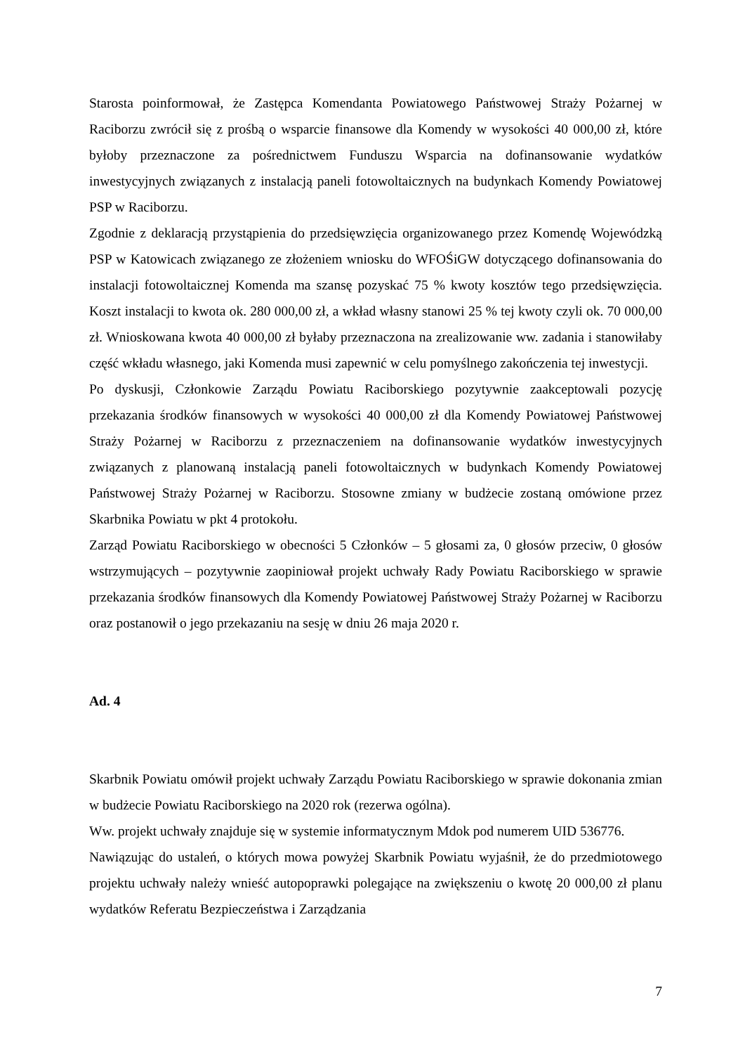Starosta poinformował, że Zastępca Komendanta Powiatowego Państwowej Straży Pożarnej w Raciborzu zwrócił się z prośbą o wsparcie finansowe dla Komendy w wysokości 40 000,00 zł, które byłoby przeznaczone za pośrednictwem Funduszu Wsparcia na dofinansowanie wydatków inwestycyjnych związanych z instalacją paneli fotowoltaicznych na budynkach Komendy Powiatowej PSP w Raciborzu.
Zgodnie z deklaracją przystąpienia do przedsięwzięcia organizowanego przez Komendę Wojewódzką PSP w Katowicach związanego ze złożeniem wniosku do WFOŚiGW dotyczącego dofinansowania do instalacji fotowoltaicznej Komenda ma szansę pozyskać 75 % kwoty kosztów tego przedsięwzięcia. Koszt instalacji to kwota ok. 280 000,00 zł, a wkład własny stanowi 25 % tej kwoty czyli ok. 70 000,00 zł. Wnioskowana kwota 40 000,00 zł byłaby przeznaczona na zrealizowanie ww. zadania i stanowiłaby część wkładu własnego, jaki Komenda musi zapewnić w celu pomyślnego zakończenia tej inwestycji.
Po dyskusji, Członkowie Zarządu Powiatu Raciborskiego pozytywnie zaakceptowali pozycję przekazania środków finansowych w wysokości 40 000,00 zł dla Komendy Powiatowej Państwowej Straży Pożarnej w Raciborzu z przeznaczeniem na dofinansowanie wydatków inwestycyjnych związanych z planowaną instalacją paneli fotowoltaicznych w budynkach Komendy Powiatowej Państwowej Straży Pożarnej w Raciborzu. Stosowne zmiany w budżecie zostaną omówione przez Skarbnika Powiatu w pkt 4 protokołu.
Zarząd Powiatu Raciborskiego w obecności 5 Członków – 5 głosami za, 0 głosów przeciw, 0 głosów wstrzymujących – pozytywnie zaopiniował projekt uchwały Rady Powiatu Raciborskiego w sprawie przekazania środków finansowych dla Komendy Powiatowej Państwowej Straży Pożarnej w Raciborzu oraz postanowił o jego przekazaniu na sesję w dniu 26 maja 2020 r.
Ad. 4
Skarbnik Powiatu omówił projekt uchwały Zarządu Powiatu Raciborskiego w sprawie dokonania zmian w budżecie Powiatu Raciborskiego na 2020 rok (rezerwa ogólna).
Ww. projekt uchwały znajduje się w systemie informatycznym Mdok pod numerem UID 536776.
Nawiązując do ustaleń, o których mowa powyżej Skarbnik Powiatu wyjaśnił, że do przedmiotowego projektu uchwały należy wnieść autopoprawki polegające na zwiększeniu o kwotę 20 000,00 zł planu wydatków Referatu Bezpieczeństwa i Zarządzania
7